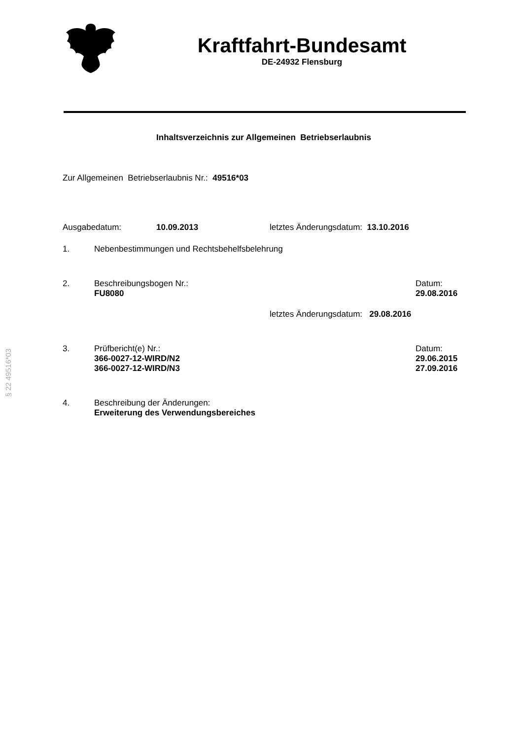§ 22 49516*03
Kraftfahrt-Bundesamt
DE-24932 Flensburg
Inhaltsverzeichnis zur Allgemeinen Betriebserlaubnis
Zur Allgemeinen Betriebserlaubnis Nr.: 49516*03
Ausgabedatum: 10.09.2013 letztes Änderungsdatum: 13.10.2016
1. Nebenbestimmungen und Rechtsbehelfsbelehrung
2. Beschreibungsbogen Nr.:
FU8080 Datum:
29.08.2016
letztes Änderungsdatum: 29.08.2016
3. Prüfbericht(e) Nr.:
366-0027-12-WIRD/N2
366-0027-12-WIRD/N3 Datum:
29.06.2015
27.09.2016
4. Beschreibung der Änderungen:
Erweiterung des Verwendungsbereiches